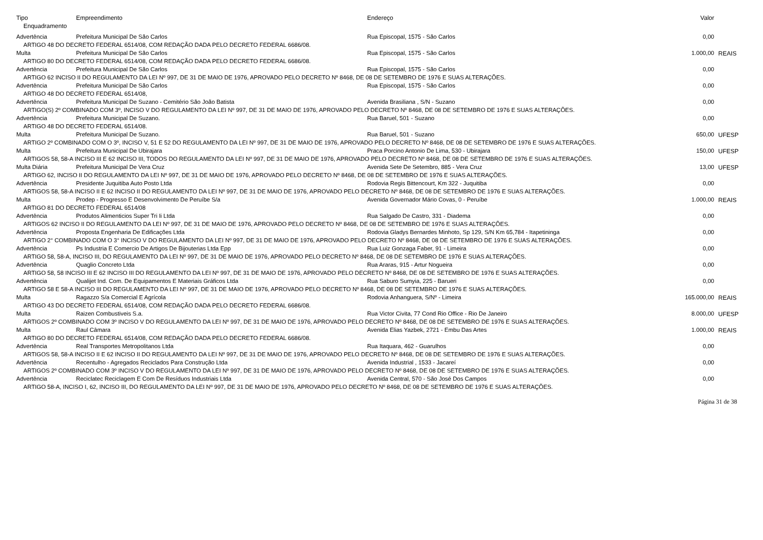| Tipo | Empreendimento | Endereço | Valor | |
| --- | --- | --- | --- | --- |
| Enquadramento | | | | |
| Advertência | Prefeitura Municipal De São Carlos | Rua Episcopal, 1575 - São Carlos | 0,00 | |
| ARTIGO 48 DO DECRETO FEDERAL 6514/08, COM REDAÇÃO DADA PELO DECRETO FEDERAL 6686/08. | | | | |
| Multa | Prefeitura Municipal De São Carlos | Rua Episcopal, 1575 - São Carlos | 1.000,00 | REAIS |
| ARTIGO 80 DO DECRETO FEDERAL 6514/08, COM REDAÇÃO DADA PELO DECRETO FEDERAL 6686/08. | | | | |
| Advertência | Prefeitura Municipal De São Carlos | Rua Episcopal, 1575 - São Carlos | 0,00 | |
| ARTIGO 62 INCISO II DO REGULAMENTO DA LEI Nº 997, DE 31 DE MAIO DE 1976, APROVADO PELO DECRETO Nº 8468, DE 08 DE SETEMBRO DE 1976 E SUAS ALTERAÇÕES. | | | | |
| Advertência | Prefeitura Municipal De São Carlos | Rua Episcopal, 1575 - São Carlos | 0,00 | |
| ARTIGO 48 DO DECRETO FEDERAL 6514/08, | | | | |
| Advertência | Prefeitura Municipal De Suzano - Cemitério São João Batista | Avenida Brasiliana , S/N - Suzano | 0,00 | |
| ARTIGO(S) 2º COMBINADO COM 3º, INCISO V DO REGULAMENTO DA LEI Nº 997, DE 31 DE MAIO DE 1976, APROVADO PELO DECRETO Nº 8468, DE 08 DE SETEMBRO DE 1976 E SUAS ALTERAÇÕES. | | | | |
| Advertência | Prefeitura Municipal De Suzano. | Rua Baruel, 501 - Suzano | 0,00 | |
| ARTIGO 48 DO DECRETO FEDERAL 6514/08. | | | | |
| Multa | Prefeitura Municipal De Suzano. | Rua Baruel, 501 - Suzano | 650,00 | UFESP |
| ARTIGO 2º COMBINADO COM O 3º, INCISO V, 51 E 52 DO REGULAMENTO DA LEI Nº 997, DE 31 DE MAIO DE 1976, APROVADO PELO DECRETO Nº 8468, DE 08 DE SETEMBRO DE 1976 E SUAS ALTERAÇÕES. | | | | |
| Multa | Prefeitura Municipal De Ubirajara | Praca Porcino Antonio De Lima, 530 - Ubirajara | 150,00 | UFESP |
| ARTIGOS 58, 58-A INCISO III E 62 INCISO III, TODOS DO REGULAMENTO DA LEI Nº 997, DE 31 DE MAIO DE 1976, APROVADO PELO DECRETO Nº 8468, DE 08 DE SETEMBRO DE 1976 E SUAS ALTERAÇÕES. | | | | |
| Multa Diária | Prefeitura Municipal De Vera Cruz | Avenida Sete De Setembro, 885 - Vera Cruz | 13,00 | UFESP |
| ARTIGO 62, INCISO II DO REGULAMENTO DA LEI Nº 997, DE 31 DE MAIO DE 1976, APROVADO PELO DECRETO Nº 8468, DE 08 DE SETEMBRO DE 1976 E SUAS ALTERAÇÕES. | | | | |
| Advertência | Presidente Juquitiba Auto Posto Ltda | Rodovia Regis Bittencourt, Km 322 - Juquitiba | 0,00 | |
| ARTIGOS 58, 58-A INCISO II E 62 INCISO II DO REGULAMENTO DA LEI Nº 997, DE 31 DE MAIO DE 1976, APROVADO PELO DECRETO Nº 8468, DE 08 DE SETEMBRO DE 1976 E SUAS ALTERAÇÕES. | | | | |
| Multa | Prodep - Progresso E Desenvolvimento De Peruíbe S/a | Avenida Governador Mário Covas, 0 - Peruíbe | 1.000,00 | REAIS |
| ARTIGO 81 DO DECRETO FEDERAL 6514/08 | | | | |
| Advertência | Produtos Alimenticios Super Tri Ii Ltda | Rua Salgado De Castro, 331 - Diadema | 0,00 | |
| ARTIGOS 62 INCISO II DO REGULAMENTO DA LEI Nº 997, DE 31 DE MAIO DE 1976, APROVADO PELO DECRETO Nº 8468, DE 08 DE SETEMBRO DE 1976 E SUAS ALTERAÇÕES. | | | | |
| Advertência | Proposta Engenharia De Edificações Ltda | Rodovia Gladys Bernardes Minhoto, Sp 129, S/N Km 65,784 - Itapetininga | 0,00 | |
| ARTIGO 2° COMBINADO COM O 3° INCISO V DO REGULAMENTO DA LEI Nº 997, DE 31 DE MAIO DE 1976, APROVADO PELO DECRETO Nº 8468, DE 08 DE SETEMBRO DE 1976 E SUAS ALTERAÇÕES. | | | | |
| Advertência | Ps Industria E Comercio De Artigos De Bijouterias Ltda Epp | Rua Luiz Gonzaga Faber, 91 - Limeira | 0,00 | |
| ARTIGO 58, 58-A, INCISO III, DO REGULAMENTO DA LEI Nº 997, DE 31 DE MAIO DE 1976, APROVADO PELO DECRETO Nº 8468, DE 08 DE SETEMBRO DE 1976 E SUAS ALTERAÇÕES. | | | | |
| Advertência | Quaglio Concreto Ltda | Rua Araras, 915 - Artur Nogueira | 0,00 | |
| ARTIGO 58, 58 INCISO III E 62 INCISO III DO REGULAMENTO DA LEI Nº 997, DE 31 DE MAIO DE 1976, APROVADO PELO DECRETO Nº 8468, DE 08 DE SETEMBRO DE 1976 E SUAS ALTERAÇÕES. | | | | |
| Advertência | Qualijet Ind. Com. De Equipamentos E Materiais Gráficos Ltda | Rua Saburo Sumyia, 225 - Barueri | 0,00 | |
| ARTIGO 58 E 58-A INCISO III DO REGULAMENTO DA LEI Nº 997, DE 31 DE MAIO DE 1976, APROVADO PELO DECRETO Nº 8468, DE 08 DE SETEMBRO DE 1976 E SUAS ALTERAÇÕES. | | | | |
| Multa | Ragazzo S/a Comercial E Agrícola | Rodovia Anhanguera, S/Nº - Limeira | 165.000,00 | REAIS |
| ARTIGO 43 DO DECRETO FEDERAL 6514/08, COM REDAÇÃO DADA PELO DECRETO FEDERAL 6686/08. | | | | |
| Multa | Raizen Combustiveis S.a. | Rua Victor Civita, 77 Cond Rio Office - Rio De Janeiro | 8.000,00 | UFESP |
| ARTIGOS 2º COMBINADO COM 3º INCISO V DO REGULAMENTO DA LEI Nº 997, DE 31 DE MAIO DE 1976, APROVADO PELO DECRETO Nº 8468, DE 08 DE SETEMBRO DE 1976 E SUAS ALTERAÇÕES. | | | | |
| Multa | Raul Câmara | Avenida Elias Yazbek, 2721 - Embu Das Artes | 1.000,00 | REAIS |
| ARTIGO 80 DO DECRETO FEDERAL 6514/08, COM REDAÇÃO DADA PELO DECRETO FEDERAL 6686/08. | | | | |
| Advertência | Real Transportes Metropolitanos Ltda | Rua Itaquara, 462 - Guarulhos | 0,00 | |
| ARTIGOS 58, 58-A INCISO II E 62 INCISO II DO REGULAMENTO DA LEI Nº 997, DE 31 DE MAIO DE 1976, APROVADO PELO DECRETO Nº 8468, DE 08 DE SETEMBRO DE 1976 E SUAS ALTERAÇÕES. | | | | |
| Advertência | Recentulho - Agregados Reciclados Para Construção Ltda | Avenida Industrial , 1533 - Jacareí | 0,00 | |
| ARTIGOS 2º COMBINADO COM 3º INCISO V DO REGULAMENTO DA LEI Nº 997, DE 31 DE MAIO DE 1976, APROVADO PELO DECRETO Nº 8468, DE 08 DE SETEMBRO DE 1976 E SUAS ALTERAÇÕES. | | | | |
| Advertência | Reciclatec Reciclagem E Com De Resíduos Industriais Ltda | Avenida Central, 570 - São José Dos Campos | 0,00 | |
| ARTIGO 58-A, INCISO I, 62, INCISO III, DO REGULAMENTO DA LEI Nº 997, DE 31 DE MAIO DE 1976, APROVADO PELO DECRETO Nº 8468, DE 08 DE SETEMBRO DE 1976 E SUAS ALTERAÇÕES. | | | | |
Página 31 de 38